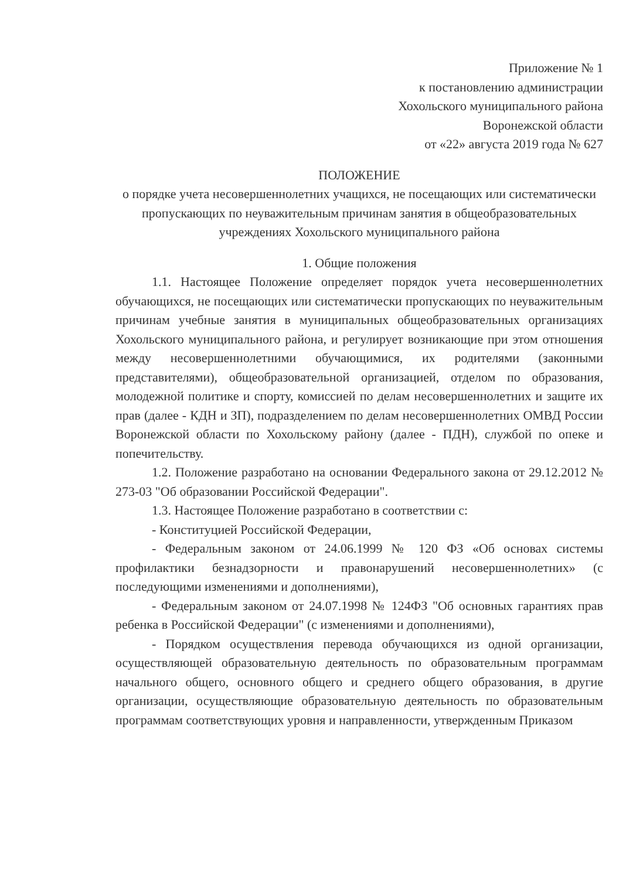Приложение № 1
к постановлению администрации
Хохольского муниципального района
Воронежской области
от «22» августа 2019 года № 627
ПОЛОЖЕНИЕ
о порядке учета несовершеннолетних учащихся, не посещающих или систематически пропускающих по неуважительным причинам занятия в общеобразовательных учреждениях Хохольского муниципального района
1. Общие положения
1.1. Настоящее Положение определяет порядок учета несовершеннолетних обучающихся, не посещающих или систематически пропускающих по неуважительным причинам учебные занятия в муниципальных общеобразовательных организациях Хохольского муниципального района, и регулирует возникающие при этом отношения между несовершеннолетними обучающимися, их родителями (законными представителями), общеобразовательной организацией, отделом по образования, молодежной политике и спорту, комиссией по делам несовершеннолетних и защите их прав (далее - КДН и ЗП), подразделением по делам несовершеннолетних ОМВД России Воронежской области по Хохольскому району (далее - ПДН), службой по опеке и попечительству.
1.2. Положение разработано на основании Федерального закона от 29.12.2012 № 273-03 "Об образовании Российской Федерации".
1.3. Настоящее Положение разработано в соответствии с:
- Конституцией Российской Федерации,
- Федеральным законом от 24.06.1999 № 120 ФЗ «Об основах системы профилактики безнадзорности и правонарушений несовершеннолетних» (с последующими изменениями и дополнениями),
- Федеральным законом от 24.07.1998 № 124ФЗ "Об основных гарантиях прав ребенка в Российской Федерации" (с изменениями и дополнениями),
- Порядком осуществления перевода обучающихся из одной организации, осуществляющей образовательную деятельность по образовательным программам начального общего, основного общего и среднего общего образования, в другие организации, осуществляющие образовательную деятельность по образовательным программам соответствующих уровня и направленности, утвержденным Приказом